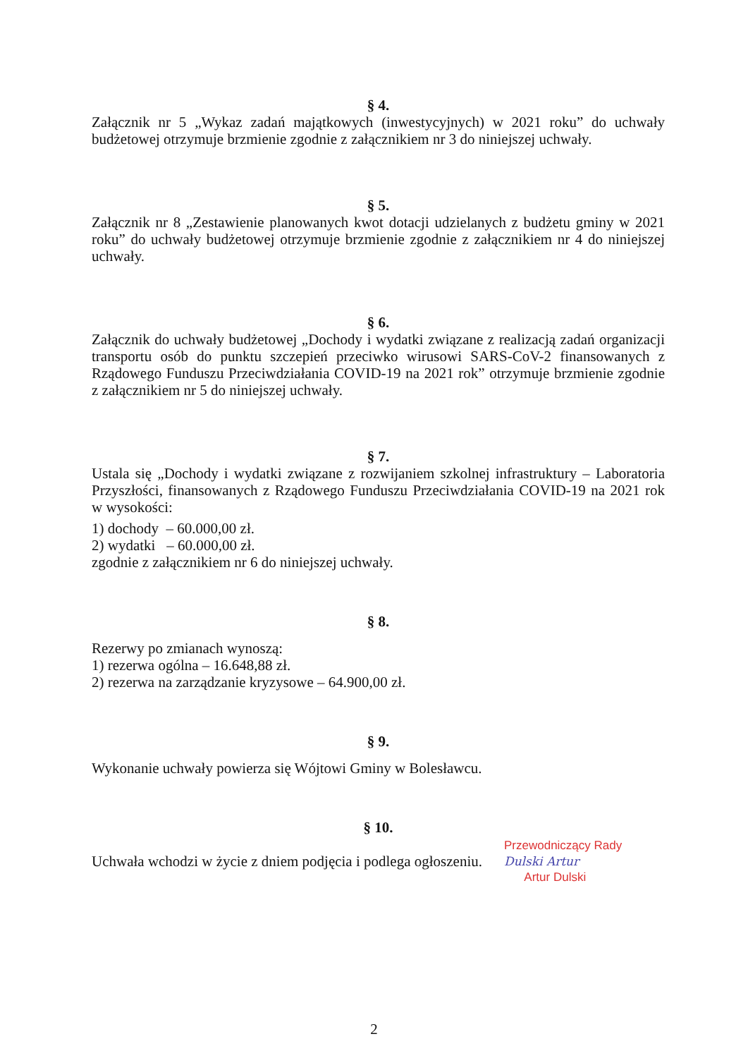§ 4.
Załącznik nr 5 „Wykaz zadań majątkowych (inwestycyjnych) w 2021 roku” do uchwały budżetowej otrzymuje brzmienie zgodnie z załącznikiem nr 3 do niniejszej uchwały.
§ 5.
Załącznik nr 8 „Zestawienie planowanych kwot dotacji udzielanych z budżetu gminy w 2021 roku” do uchwały budżetowej otrzymuje brzmienie zgodnie z załącznikiem nr 4 do niniejszej uchwały.
§ 6.
Załącznik do uchwały budżetowej „Dochody i wydatki związane z realizacją zadań organizacji transportu osób do punktu szczepień przeciwko wirusowi SARS-CoV-2 finansowanych z Rządowego Funduszu Przeciwdziałania COVID-19 na 2021 rok” otrzymuje brzmienie zgodnie z załącznikiem nr 5 do niniejszej uchwały.
§ 7.
Ustala się „Dochody i wydatki związane z rozwijaniem szkolnej infrastruktury – Laboratoria Przyszłości, finansowanych z Rządowego Funduszu Przeciwdziałania COVID-19 na 2021 rok w wysokości:
1) dochody – 60.000,00 zł.
2) wydatki – 60.000,00 zł.
zgodnie z załącznikiem nr 6 do niniejszej uchwały.
§ 8.
Rezerwy po zmianach wynoszą:
1) rezerwa ogólna – 16.648,88 zł.
2) rezerwa na zarządzanie kryzysowe – 64.900,00 zł.
§ 9.
Wykonanie uchwały powierza się Wójtowi Gminy w Bolesławcu.
§ 10.
Uchwała wchodzi w życie z dniem podjęcia i podlega ogłoszeniu.
Przewodniczący Rady
Dulski Artur
Artur Dulski
2